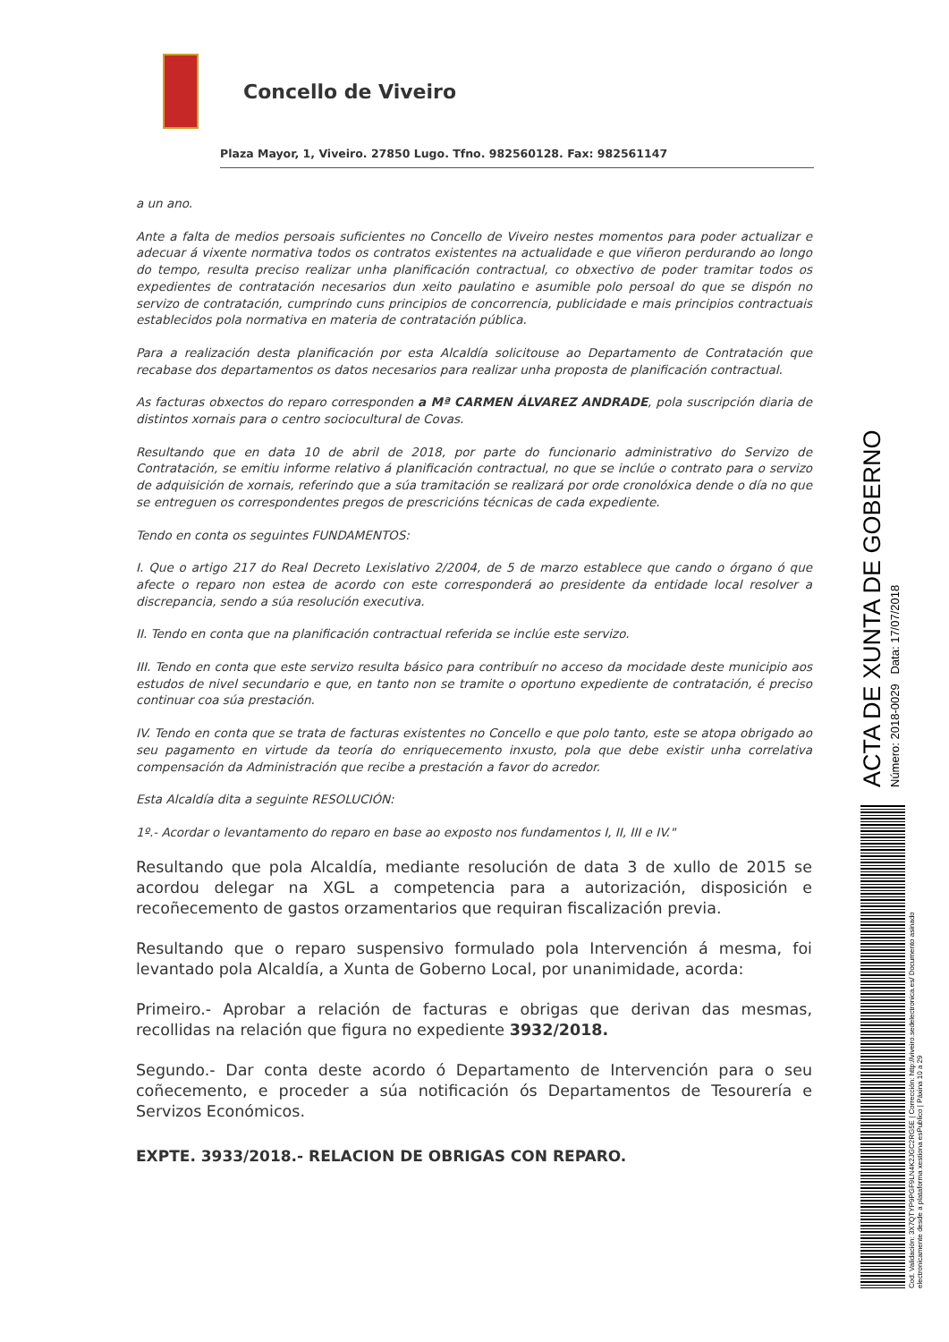Concello de Viveiro
Plaza Mayor, 1, Viveiro. 27850 Lugo. Tfno. 982560128. Fax: 982561147
a un ano.
Ante a falta de medios persoais suficientes no Concello de Viveiro nestes momentos para poder actualizar e adecuar á vixente normativa todos os contratos existentes na actualidade e que viñeron perdurando ao longo do tempo, resulta preciso realizar unha planificación contractual, co obxectivo de poder tramitar todos os expedientes de contratación necesarios dun xeito paulatino e asumible polo persoal do que se dispón no servizo de contratación, cumprindo cuns principios de concorrencia, publicidade e mais principios contractuais establecidos pola normativa en materia de contratación pública.
Para a realización desta planificación por esta Alcaldía solicitouse ao Departamento de Contratación que recabase dos departamentos os datos necesarios para realizar unha proposta de planificación contractual.
As facturas obxectos do reparo corresponden a Mª CARMEN ÁLVAREZ ANDRADE, pola suscripción diaria de distintos xornais para o centro sociocultural de Covas.
Resultando que en data 10 de abril de 2018, por parte do funcionario administrativo do Servizo de Contratación, se emitiu informe relativo á planificación contractual, no que se inclúe o contrato para o servizo de adquisición de xornais, referindo que a súa tramitación se realizará por orde cronolóxica dende o día no que se entreguen os correspondentes pregos de prescricións técnicas de cada expediente.
Tendo en conta os seguintes FUNDAMENTOS:
I. Que o artigo 217 do Real Decreto Lexislativo 2/2004, de 5 de marzo establece que cando o órgano ó que afecte o reparo non estea de acordo con este corresponderá ao presidente da entidade local resolver a discrepancia, sendo a súa resolución executiva.
II. Tendo en conta que na planificación contractual referida se inclúe este servizo.
III. Tendo en conta que este servizo resulta básico para contribuír no acceso da mocidade deste municipio aos estudos de nivel secundario e que, en tanto non se tramite o oportuno expediente de contratación, é preciso continuar coa súa prestación.
IV. Tendo en conta que se trata de facturas existentes no Concello e que polo tanto, este se atopa obrigado ao seu pagamento en virtude da teoría do enriquecemento inxusto, pola que debe existir unha correlativa compensación da Administración que recibe a prestación a favor do acredor.
Esta Alcaldía dita a seguinte RESOLUCIÓN:
1º.- Acordar o levantamento do reparo en base ao exposto nos fundamentos I, II, III e IV."
Resultando que pola Alcaldía, mediante resolución de data 3 de xullo de 2015 se acordou delegar na XGL a competencia para a autorización, disposición e recoñecemento de gastos orzamentarios que requiran fiscalización previa.
Resultando que o reparo suspensivo formulado pola Intervención á mesma, foi levantado pola Alcaldía, a Xunta de Goberno Local, por unanimidade, acorda:
Primeiro.- Aprobar a relación de facturas e obrigas que derivan das mesmas, recollidas na relación que figura no expediente 3932/2018.
Segundo.- Dar conta deste acordo ó Departamento de Intervención para o seu coñecemento, e proceder a súa notificación ós Departamentos de Tesourería e Servizos Económicos.
EXPTE. 3933/2018.- RELACION DE OBRIGAS CON REPARO.
ACTA DE XUNTA DE GOBERNO
Número: 2018-0029 Data: 17/07/2018
Cod. Validación: 3X7QTYP9PGF9LN4K2JGC2RG5E | Corrección: http://viveiro.sedelectronica.es/ Documento asinado electronicamente desde a plataforma xestiona esPublico | Páxina 10 a 29